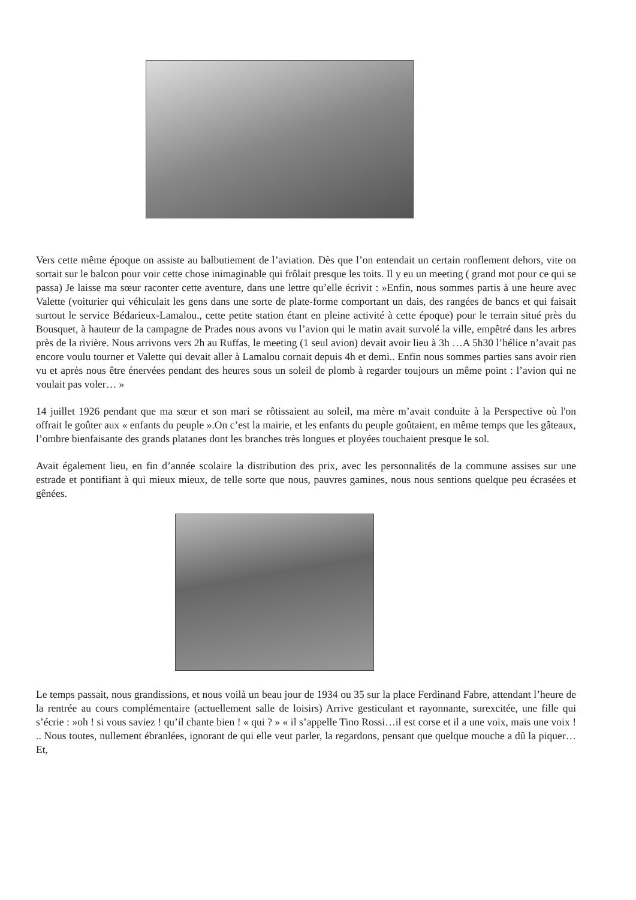Vers cette même époque on assiste au balbutiement de l’aviation. Dès que l’on entendait un certain ronflement dehors, vite on sortait sur le balcon pour voir cette chose inimaginable qui frôlait presque les toits. Il y eu un meeting ( grand mot pour ce qui se passa) Je laisse ma sœur raconter cette aventure, dans une lettre qu’elle écrivit : »Enfin, nous sommes partis à une heure avec Valette (voiturier qui véhiculait les gens dans une sorte de plate-forme comportant un dais, des rangées de bancs et qui faisait surtout le service Bédarieux-Lamalou., cette petite station étant en pleine activité à cette époque) pour le terrain situé près du Bousquet, à hauteur de la campagne de Prades nous avons vu l’avion qui le matin avait survolé la ville, empêtré dans les arbres près de la rivière. Nous arrivons vers 2h au Ruffas, le meeting (1 seul avion) devait avoir lieu à 3h …A 5h30 l’hélice n’avait pas encore voulu tourner et Valette qui devait aller à Lamalou cornait depuis 4h et demi.. Enfin nous sommes parties sans avoir rien vu et après nous être énervées pendant des heures sous un soleil de plomb à regarder toujours un même point : l’avion qui ne voulait pas voler… »
14 juillet 1926 pendant que ma sœur et son mari se rôtissaient au soleil, ma mère m’avait conduite à la Perspective où l'on offrait le goûter aux « enfants du peuple ».On c’est la mairie, et les enfants du peuple goûtaient, en même temps que les gâteaux, l’ombre bienfaisante des grands platanes dont les branches très longues et ployées touchaient presque le sol.
Avait également lieu, en fin d’année scolaire la distribution des prix, avec les personnalités de la commune assises sur une estrade et pontifiant à qui mieux mieux, de telle sorte que nous, pauvres gamines, nous nous sentions quelque peu écrasées et gênées.
Le temps passait, nous grandissions, et nous voilà un beau jour de 1934 ou 35 sur la place Ferdinand Fabre, attendant l’heure de la rentrée au cours complémentaire (actuellement salle de loisirs) Arrive gesticulant et rayonnante, surexcitée, une fille qui s’écrie : »oh ! si vous saviez ! qu’il chante bien ! « qui ? » « il s’appelle Tino Rossi…il est corse et il a une voix, mais une voix ! .. Nous toutes, nullement ébranlées, ignorant de qui elle veut parler, la regardons, pensant que quelque mouche a dû la piquer…Et,